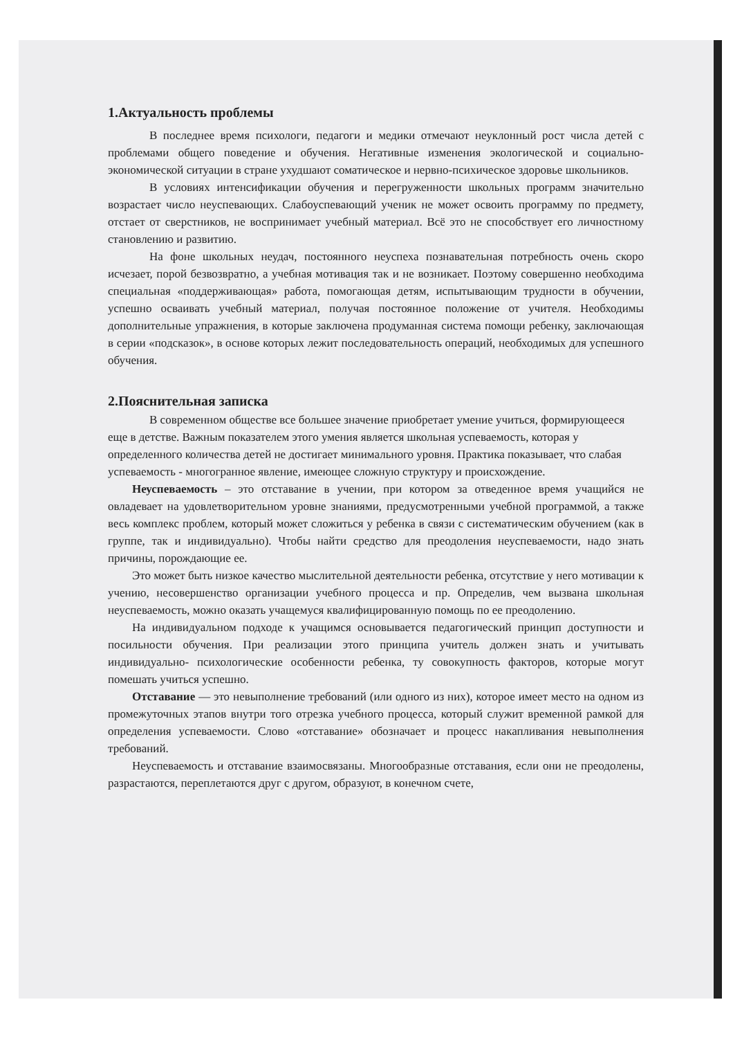1.Актуальность проблемы
В последнее время психологи, педагоги и медики отмечают неуклонный рост числа детей с проблемами общего поведение и обучения. Негативные изменения экологической и социально-экономической ситуации в стране ухудшают соматическое и нервно-психическое здоровье школьников.
В условиях интенсификации обучения и перегруженности школьных программ значительно возрастает число неуспевающих. Слабоуспевающий ученик не может освоить программу по предмету, отстает от сверстников, не воспринимает учебный материал. Всё это не способствует его личностному становлению и развитию.
На фоне школьных неудач, постоянного неуспеха познавательная потребность очень скоро исчезает, порой безвозвратно, а учебная мотивация так и не возникает. Поэтому совершенно необходима специальная «поддерживающая» работа, помогающая детям, испытывающим трудности в обучении, успешно осваивать учебный материал, получая постоянное положение от учителя. Необходимы дополнительные упражнения, в которые заключена продуманная система помощи ребенку, заключающая в серии «подсказок», в основе которых лежит последовательность операций, необходимых для успешного обучения.
2.Пояснительная записка
В современном обществе все большее значение приобретает умение учиться, формирующееся еще в детстве. Важным показателем этого умения является школьная успеваемость, которая у определенного количества детей не достигает минимального уровня. Практика показывает, что слабая успеваемость - многогранное явление, имеющее сложную структуру и происхождение.
Неуспеваемость – это отставание в учении, при котором за отведенное время учащийся не овладевает на удовлетворительном уровне знаниями, предусмотренными учебной программой, а также весь комплекс проблем, который может сложиться у ребенка в связи с систематическим обучением (как в группе, так и индивидуально). Чтобы найти средство для преодоления неуспеваемости, надо знать причины, порождающие ее.
Это может быть низкое качество мыслительной деятельности ребенка, отсутствие у него мотивации к учению, несовершенство организации учебного процесса и пр. Определив, чем вызвана школьная неуспеваемость, можно оказать учащемуся квалифицированную помощь по ее преодолению.
На индивидуальном подходе к учащимся основывается педагогический принцип доступности и посильности обучения. При реализации этого принципа учитель должен знать и учитывать индивидуально- психологические особенности ребенка, ту совокупность факторов, которые могут помешать учиться успешно.
Отставание — это невыполнение требований (или одного из них), которое имеет место на одном из промежуточных этапов внутри того отрезка учебного процесса, который служит временной рамкой для определения успеваемости. Слово «отставание» обозначает и процесс накапливания невыполнения требований.
Неуспеваемость и отставание взаимосвязаны. Многообразные отставания, если они не преодолены, разрастаются, переплетаются друг с другом, образуют, в конечном счете,